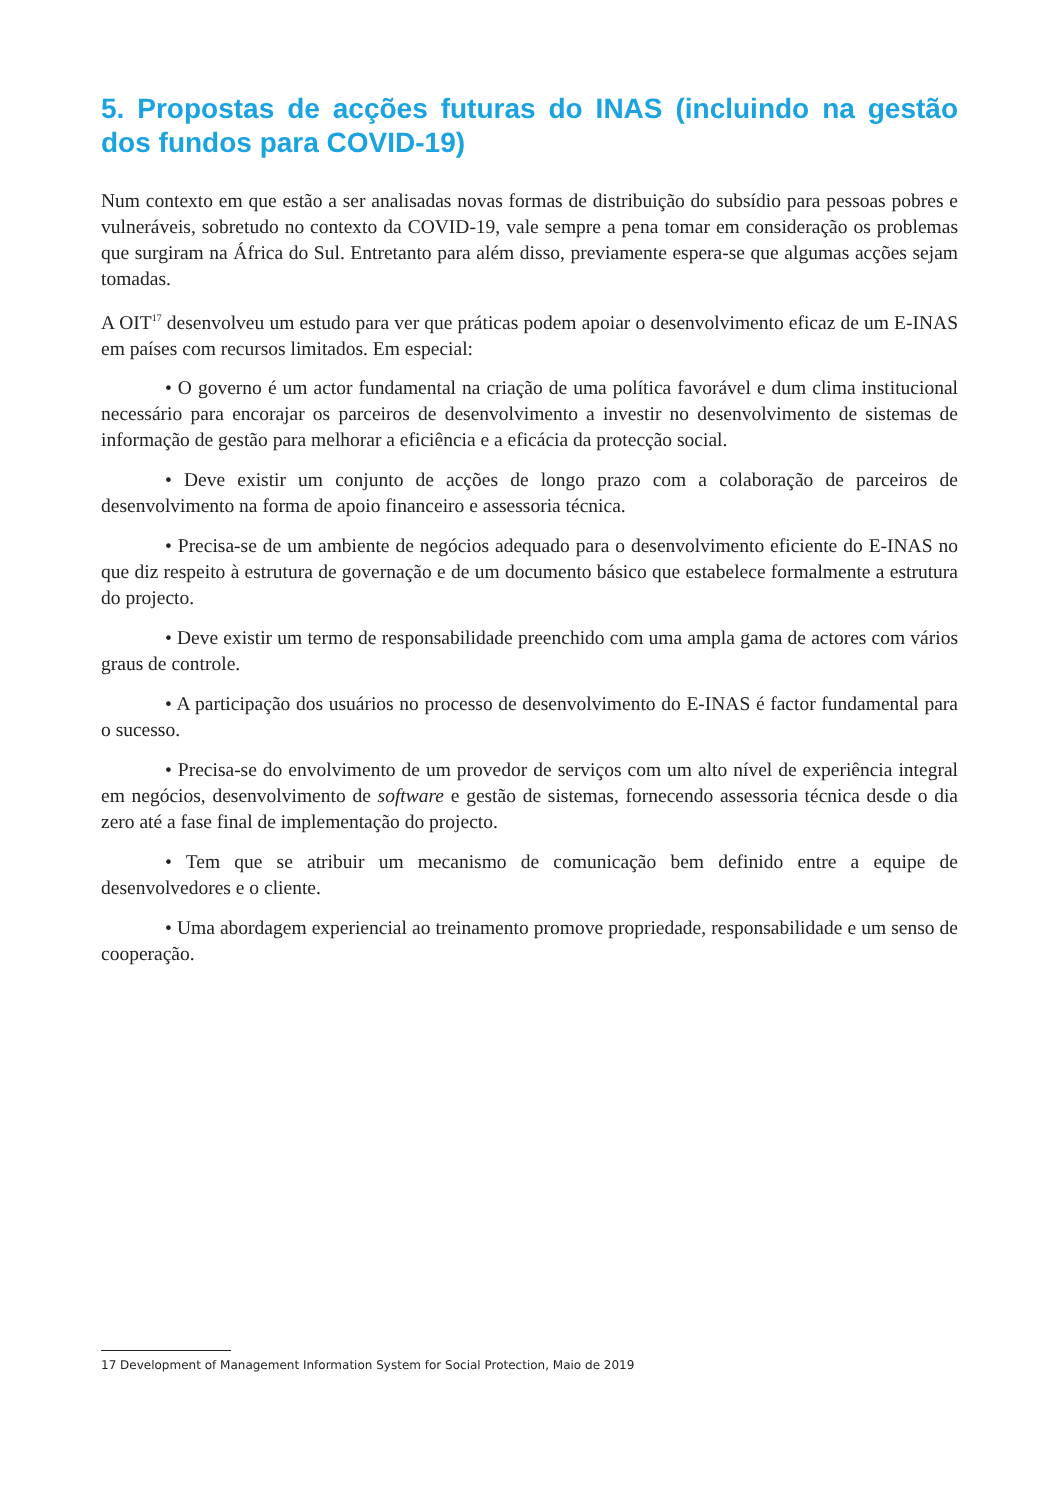5. Propostas de acções futuras do INAS (incluindo na gestão dos fundos para COVID-19)
Num contexto em que estão a ser analisadas novas formas de distribuição do subsídio para pessoas pobres e vulneráveis, sobretudo no contexto da COVID-19, vale sempre a pena tomar em consideração os problemas que surgiram na África do Sul. Entretanto para além disso, previamente espera-se que algumas acções sejam tomadas.
A OIT<sup>17</sup> desenvolveu um estudo para ver que práticas podem apoiar o desenvolvimento eficaz de um E-INAS em países com recursos limitados. Em especial:
• O governo é um actor fundamental na criação de uma política favorável e dum clima institucional necessário para encorajar os parceiros de desenvolvimento a investir no desenvolvimento de sistemas de informação de gestão para melhorar a eficiência e a eficácia da protecção social.
• Deve existir um conjunto de acções de longo prazo com a colaboração de parceiros de desenvolvimento na forma de apoio financeiro e assessoria técnica.
• Precisa-se de um ambiente de negócios adequado para o desenvolvimento eficiente do E-INAS no que diz respeito à estrutura de governação e de um documento básico que estabelece formalmente a estrutura do projecto.
• Deve existir um termo de responsabilidade preenchido com uma ampla gama de actores com vários graus de controle.
• A participação dos usuários no processo de desenvolvimento do E-INAS é factor fundamental para o sucesso.
• Precisa-se do envolvimento de um provedor de serviços com um alto nível de experiência integral em negócios, desenvolvimento de software e gestão de sistemas, fornecendo assessoria técnica desde o dia zero até a fase final de implementação do projecto.
• Tem que se atribuir um mecanismo de comunicação bem definido entre a equipe de desenvolvedores e o cliente.
• Uma abordagem experiencial ao treinamento promove propriedade, responsabilidade e um senso de cooperação.
17 Development of Management Information System for Social Protection, Maio de 2019